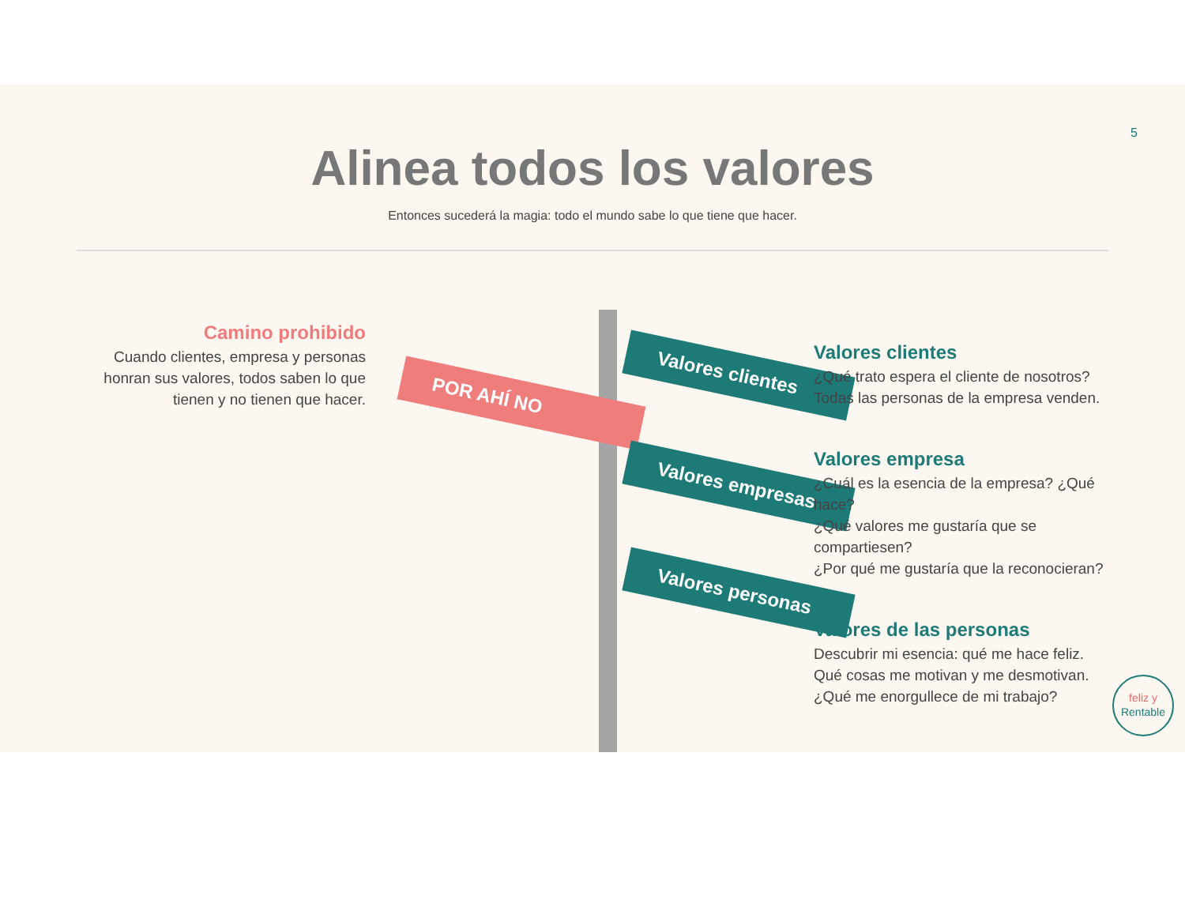5
Alinea todos los valores
Entonces sucederá la magia: todo el mundo sabe lo que tiene que hacer.
Camino prohibido
Cuando clientes, empresa y personas honran sus valores, todos saben lo que tienen y no tienen que hacer.
POR AHÍ NO
Valores clientes
Valores empresas
Valores personas
Valores clientes
¿Qué trato espera el cliente de nosotros?
Todas las personas de la empresa venden.
Valores empresa
¿Cuál es la esencia de la empresa? ¿Qué hace?
¿Qué valores me gustaría que se compartiesen?
¿Por qué me gustaría que la reconocieran?
Valores de las personas
Descubrir mi esencia: qué me hace feliz.
Qué cosas me motivan y me desmotivan.
¿Qué me enorgullece de mi trabajo?
feliz y
Rentable